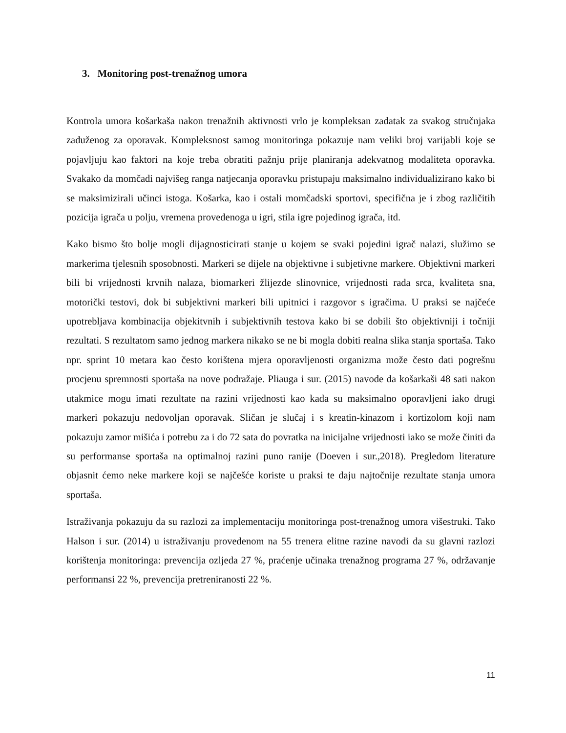3. Monitoring post-trenažnog umora
Kontrola umora košarkaša nakon trenažnih aktivnosti vrlo je kompleksan zadatak za svakog stručnjaka zaduženog za oporavak. Kompleksnost samog monitoringa pokazuje nam veliki broj varijabli koje se pojavljuju kao faktori na koje treba obratiti pažnju prije planiranja adekvatnog modaliteta oporavka. Svakako da momčadi najvišeg ranga natjecanja oporavku pristupaju maksimalno individualizirano kako bi se maksimizirali učinci istoga. Košarka, kao i ostali momčadski sportovi, specifična je i zbog različitih pozicija igrača u polju, vremena provedenoga u igri, stila igre pojedinog igrača, itd.
Kako bismo što bolje mogli dijagnosticirati stanje u kojem se svaki pojedini igrač nalazi, služimo se markerima tjelesnih sposobnosti. Markeri se dijele na objektivne i subjetivne markere. Objektivni markeri bili bi vrijednosti krvnih nalaza, biomarkeri žlijezde slinovnice, vrijednosti rada srca, kvaliteta sna, motorički testovi, dok bi subjektivni markeri bili upitnici i razgovor s igračima. U praksi se najčeće upotrebljava kombinacija objekitvnih i subjektivnih testova kako bi se dobili što objektivniji i točniji rezultati. S rezultatom samo jednog markera nikako se ne bi mogla dobiti realna slika stanja sportaša. Tako npr. sprint 10 metara kao često korištena mjera oporavljenosti organizma može često dati pogrešnu procjenu spremnosti sportaša na nove podražaje. Pliauga i sur. (2015) navode da košarkaši 48 sati nakon utakmice mogu imati rezultate na razini vrijednosti kao kada su maksimalno oporavljeni iako drugi markeri pokazuju nedovoljan oporavak. Sličan je slučaj i s kreatin-kinazom i kortizolom koji nam pokazuju zamor mišića i potrebu za i do 72 sata do povratka na inicijalne vrijednosti iako se može činiti da su performanse sportaša na optimalnoj razini puno ranije (Doeven i sur.,2018). Pregledom literature objasnit ćemo neke markere koji se najčešće koriste u praksi te daju najtočnije rezultate stanja umora sportaša.
Istraživanja pokazuju da su razlozi za implementaciju monitoringa post-trenažnog umora višestruki. Tako Halson i sur. (2014) u istraživanju provedenom na 55 trenera elitne razine navodi da su glavni razlozi korištenja monitoringa: prevencija ozljeda 27 %, praćenje učinaka trenažnog programa 27 %, održavanje performansi 22 %, prevencija pretreniranosti 22 %.
11